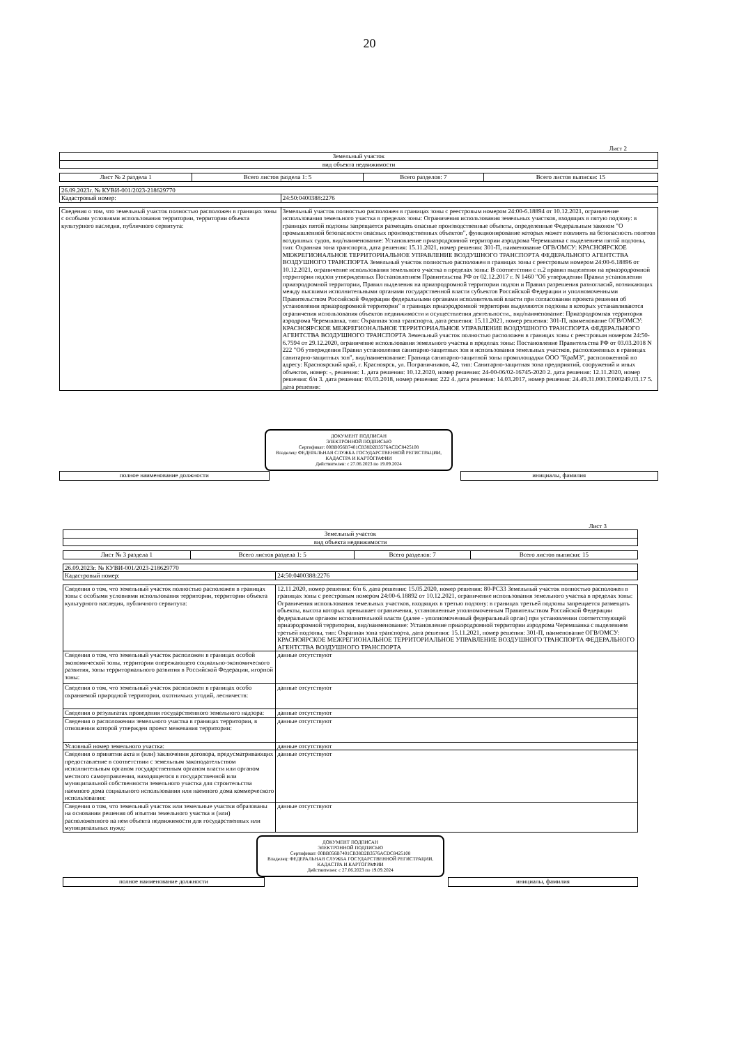20
Лист 2
| Земельный участок |
| вид объекта недвижимости |
| Лист № 2 раздела 1 | Всего листов раздела 1: 5 | Всего разделов: 7 | Всего листов выписки: 15 |
| 26.09.2023г. № КУВИ-001/2023-218629770 | |
| Кадастровый номер: | 24:50:0400388:2276 |
| Сведения о том, что земельный участок полностью расположен в границах зоны с особыми условиями использования территории, территории объекта культурного наследия, публичного сервитута: | Земельный участок полностью расположен в границах зоны с реестровым номером 24:00-6.18894 от 10.12.2021, ограничение использования земельного участка в пределах зоны: Ограничения использования земельных участков, входящих в пятую подзону: в границах пятой подзоны запрещается размещать опасные производственные объекты, определенные Федеральным законом "О промышленной безопасности опасных производственных объектов", функционирование которых может повлиять на безопасность полетов воздушных судов, вид/наименование: Установление приаэродромной территории аэродрома Черемшанка с выделением пятой подзоны, тип: Охранная зона транспорта, дата решения: 15.11.2021, номер решения: 301-П, наименование ОГВ/ОМСУ: КРАСНОЯРСКОЕ МЕЖРЕГИОНАЛЬНОЕ ТЕРРИТОРИАЛЬНОЕ УПРАВЛЕНИЕ ВОЗДУШНОГО ТРАНСПОРТА ФЕДЕРАЛЬНОГО АГЕНТСТВА ВОЗДУШНОГО ТРАНСПОРТА Земельный участок полностью расположен в границах зоны с реестровым номером 24:00-6.18896 от 10.12.2021, ограничение использования земельного участка в пределах зоны: В соответствии с п.2 правил выделения на приаэродромной территории подзон утвержденных Постановлением Правительства РФ от 02.12.2017 г. N 1460 "Об утверждении Правил установления приаэродромной территории, Правил выделения на приаэродромной территории подзон и Правил разрешения разногласий, возникающих между высшими исполнительными органами государственной власти субъектов Российской Федерации и уполномоченными Правительством Российской Федерации федеральными органами исполнительной власти при согласовании проекта решения об установлении приаэродромной территории" в границах приаэродромной территории выделяются подзоны в которых устанавливаются ограничения использования объектов недвижимости и осуществления деятельности., вид/наименование: Приаэродромная территория аэродрома Черемшанка, тип: Охранная зона транспорта, дата решения: 15.11.2021, номер решения: 301-П, наименование ОГВ/ОМСУ: КРАСНОЯРСКОЕ МЕЖРЕГИОНАЛЬНОЕ ТЕРРИТОРИАЛЬНОЕ УПРАВЛЕНИЕ ВОЗДУШНОГО ТРАНСПОРТА ФЕДЕРАЛЬНОГО АГЕНТСТВА ВОЗДУШНОГО ТРАНСПОРТА Земельный участок полностью расположен в границах зоны с реестровым номером 24:50-6.7594 от 29.12.2020, ограничение использования земельного участка в пределах зоны: Постановление Правительства РФ от 03.03.2018 N 222 "Об утверждении Правил установления санитарно-защитных зон и использования земельных участков, расположенных в границах санитарно-защитных зон", вид/наименование: Граница санитарно-защитной зоны промплощадки ООО "КраМЗ", расположенной по адресу: Красноярский край, г. Красноярск, ул. Пограничников, 42, тип: Санитарно-защитная зона предприятий, сооружений и иных объектов, номер: -, решения: 1. дата решения: 10.12.2020, номер решения: 24-00-06/02-16745-2020 2. дата решения: 12.11.2020, номер решения: б/н 3. дата решения: 03.03.2018, номер решения: 222 4. дата решения: 14.03.2017, номер решения: 24.49.31.000.Т.000249.03.17 5. дата решения: |
ДОКУМЕНТ ПОДПИСАН
ЭЛЕКТРОННОЙ ПОДПИСЬЮ
Сертификат: 00BB056B7401CB38D2B3576ACDC8425108
Владелец: ФЕДЕРАЛЬНАЯ СЛУЖБА ГОСУДАРСТВЕННОЙ РЕГИСТРАЦИИ, КАДАСТРА И КАРТОГРАФИИ
Действителен: с 27.06.2023 по 19.09.2024
| полное наименование должности | | инициалы, фамилия |
Лист 3
| Земельный участок |
| вид объекта недвижимости |
| Лист № 3 раздела 1 | Всего листов раздела 1: 5 | Всего разделов: 7 | Всего листов выписки: 15 |
| 26.09.2023г. № КУВИ-001/2023-218629770 | |
| Кадастровый номер: | 24:50:0400388:2276 |
| Сведения о том, что земельный участок полностью расположен в границах зоны с особыми условиями использования территории, территории объекта культурного наследия, публичного сервитута: | 12.11.2020, номер решения: б/н 6. дата решения: 15.05.2020, номер решения: 80-РС33 Земельный участок полностью расположен в границах зоны с реестровым номером 24:00-6.18892 от 10.12.2021, ограничение использования земельного участка в пределах зоны: Ограничения использования земельных участков, входящих в третью подзону: в границах третьей подзоны запрещается размещать объекты, высота которых превышает ограничения, установленные уполномоченным Правительством Российской Федерации федеральным органом исполнительной власти (далее - уполномоченный федеральный орган) при установлении соответствующей приаэродромной территории, вид/наименование: Установление приаэродромной территории аэродрома Черемшанка с выделением третьей подзоны, тип: Охранная зона транспорта, дата решения: 15.11.2021, номер решения: 301-П, наименование ОГВ/ОМСУ: КРАСНОЯРСКОЕ МЕЖРЕГИОНАЛЬНОЕ ТЕРРИТОРИАЛЬНОЕ УПРАВЛЕНИЕ ВОЗДУШНОГО ТРАНСПОРТА ФЕДЕРАЛЬНОГО АГЕНТСТВА ВОЗДУШНОГО ТРАНСПОРТА |
| Сведения о том, что земельный участок расположен в границах особой экономической зоны, территории опережающего социально-экономического развития, зоны территориального развития в Российской Федерации, игорной зоны: | данные отсутствуют |
| Сведения о том, что земельный участок расположен в границах особо охраняемой природной территории, охотничьих угодий, лесничеств: | данные отсутствуют |
| Сведения о результатах проведения государственного земельного надзора: | данные отсутствуют |
| Сведения о расположении земельного участка в границах территории, в отношении которой утвержден проект межевания территории: | данные отсутствуют |
| Условный номер земельного участка: | данные отсутствуют |
| Сведения о принятии акта и (или) заключении договора, предусматривающих предоставление в соответствии с земельным законодательством исполнительным органом государственным органом власти или органом местного самоуправления, находящегося в государственной или муниципальной собственности земельного участка для строительства наемного дома социального использования или наемного дома коммерческого использования: | данные отсутствуют |
| Сведения о том, что земельный участок или земельные участки образованы на основании решения об изъятии земельного участка и (или) расположенного на нем объекта недвижимости для государственных или муниципальных нужд: | данные отсутствуют |
ДОКУМЕНТ ПОДПИСАН
ЭЛЕКТРОННОЙ ПОДПИСЬЮ
Сертификат: 00BB056B7401CB38D2B3576ACDC8425108
Владелец: ФЕДЕРАЛЬНАЯ СЛУЖБА ГОСУДАРСТВЕННОЙ РЕГИСТРАЦИИ, КАДАСТРА И КАРТОГРАФИИ
Действителен: с 27.06.2023 по 19.09.2024
| полное наименование должности | | инициалы, фамилия |